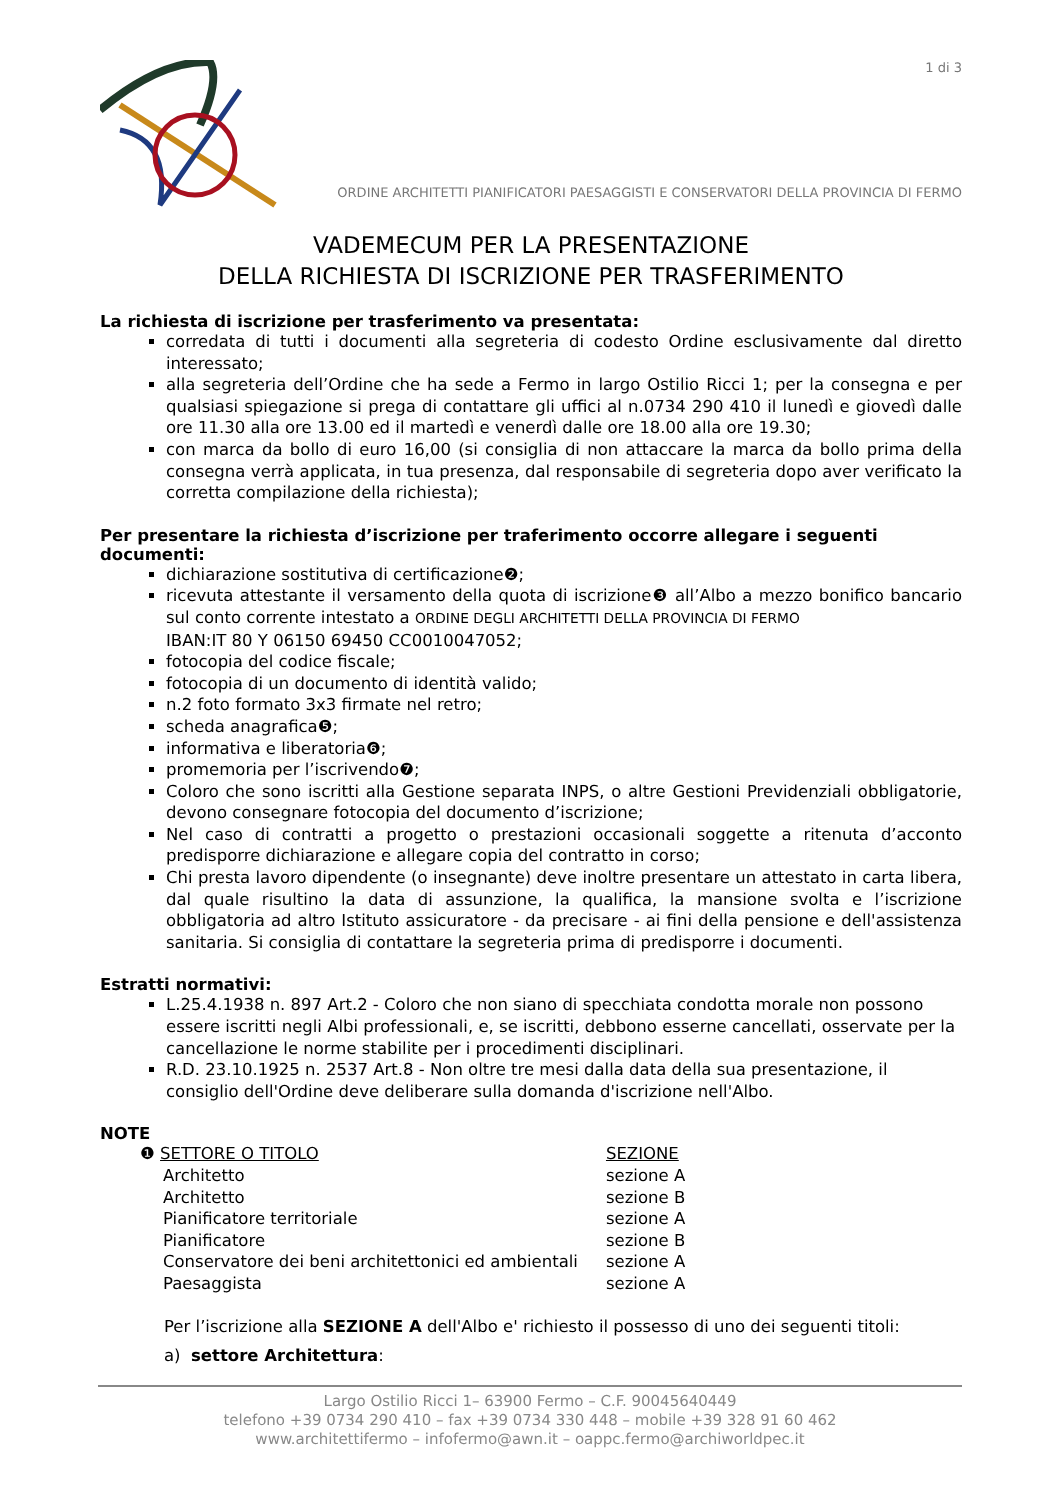1 di 3
ORDINE ARCHITETTI PIANIFICATORI PAESAGGISTI E CONSERVATORI DELLA PROVINCIA DI FERMO
VADEMECUM PER LA PRESENTAZIONE
DELLA RICHIESTA DI ISCRIZIONE PER TRASFERIMENTO
La richiesta di iscrizione per trasferimento va presentata:
corredata di tutti i documenti alla segreteria di codesto Ordine esclusivamente dal diretto interessato;
alla segreteria dell’Ordine che ha sede a Fermo in largo Ostilio Ricci 1; per la consegna e per qualsiasi spiegazione si prega di contattare gli uffici al n.0734 290 410 il lunedì e giovedì dalle ore 11.30 alla ore 13.00 ed il martedì e venerdì dalle ore 18.00 alla ore 19.30;
con marca da bollo di euro 16,00 (si consiglia di non attaccare la marca da bollo prima della consegna verrà applicata, in tua presenza, dal responsabile di segreteria dopo aver verificato la corretta compilazione della richiesta);
Per presentare la richiesta d’iscrizione per traferimento occorre allegare i seguenti documenti:
dichiarazione sostitutiva di certificazione❷;
ricevuta attestante il versamento della quota di iscrizione❸ all’Albo a mezzo bonifico bancario sul conto corrente intestato a ORDINE DEGLI ARCHITETTI DELLA PROVINCIA DI FERMO
IBAN:IT 80 Y 06150 69450 CC0010047052;
fotocopia del codice fiscale;
fotocopia di un documento di identità valido;
n.2 foto formato 3x3 firmate nel retro;
scheda anagrafica❺;
informativa e liberatoria❻;
promemoria per l’iscrivendo❼;
Coloro che sono iscritti alla Gestione separata INPS, o altre Gestioni Previdenziali obbligatorie, devono consegnare fotocopia del documento d’iscrizione;
Nel caso di contratti a progetto o prestazioni occasionali soggette a ritenuta d’acconto predisporre dichiarazione e allegare copia del contratto in corso;
Chi presta lavoro dipendente (o insegnante) deve inoltre presentare un attestato in carta libera, dal quale risultino la data di assunzione, la qualifica, la mansione svolta e l’iscrizione obbligatoria ad altro Istituto assicuratore - da precisare - ai fini della pensione e dell'assistenza sanitaria. Si consiglia di contattare la segreteria prima di predisporre i documenti.
Estratti normativi:
L.25.4.1938 n. 897 Art.2 - Coloro che non siano di specchiata condotta morale non possono essere iscritti negli Albi professionali, e, se iscritti, debbono esserne cancellati, osservate per la cancellazione le norme stabilite per i procedimenti disciplinari.
R.D. 23.10.1925 n. 2537 Art.8 - Non oltre tre mesi dalla data della sua presentazione, il consiglio dell'Ordine deve deliberare sulla domanda d'iscrizione nell'Albo.
NOTE
| ❶ SETTORE O TITOLO | SEZIONE |
| Architetto | sezione A |
| Architetto | sezione B |
| Pianificatore territoriale | sezione A |
| Pianificatore | sezione B |
| Conservatore dei beni architettonici ed ambientali | sezione A |
| Paesaggista | sezione A |
Per l’iscrizione alla SEZIONE A dell'Albo e' richiesto il possesso di uno dei seguenti titoli:
a) settore Architettura:
Largo Ostilio Ricci 1– 63900 Fermo – C.F. 90045640449
telefono +39 0734 290 410 – fax +39 0734 330 448 – mobile +39 328 91 60 462
www.architettifermo – infofermo@awn.it – oappc.fermo@archiworldpec.it